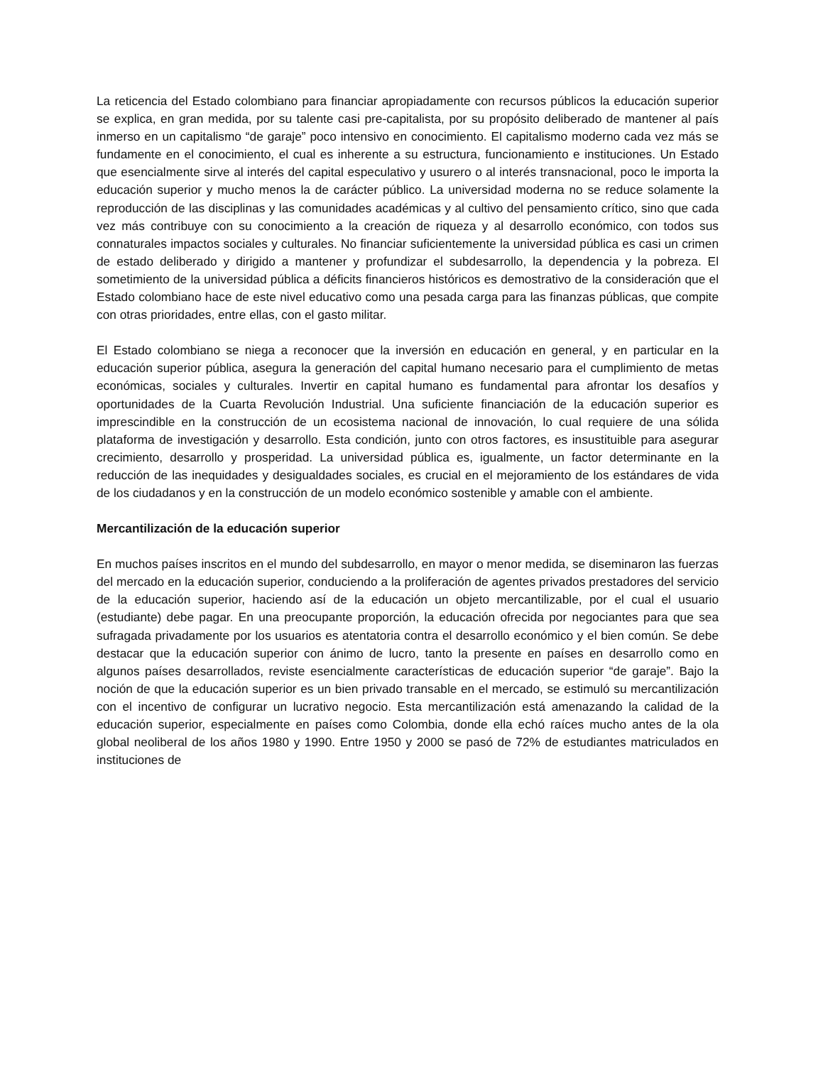La reticencia del Estado colombiano para financiar apropiadamente con recursos públicos la educación superior se explica, en gran medida, por su talente casi pre-capitalista, por su propósito deliberado de mantener al país inmerso en un capitalismo “de garaje” poco intensivo en conocimiento. El capitalismo moderno cada vez más se fundamente en el conocimiento, el cual es inherente a su estructura, funcionamiento e instituciones. Un Estado que esencialmente sirve al interés del capital especulativo y usurero o al interés transnacional, poco le importa la educación superior y mucho menos la de carácter público. La universidad moderna no se reduce solamente la reproducción de las disciplinas y las comunidades académicas y al cultivo del pensamiento crítico, sino que cada vez más contribuye con su conocimiento a la creación de riqueza y al desarrollo económico, con todos sus connaturales impactos sociales y culturales. No financiar suficientemente la universidad pública es casi un crimen de estado deliberado y dirigido a mantener y profundizar el subdesarrollo, la dependencia y la pobreza. El sometimiento de la universidad pública a déficits financieros históricos es demostrativo de la consideración que el Estado colombiano hace de este nivel educativo como una pesada carga para las finanzas públicas, que compite con otras prioridades, entre ellas, con el gasto militar.
El Estado colombiano se niega a reconocer que la inversión en educación en general, y en particular en la educación superior pública, asegura la generación del capital humano necesario para el cumplimiento de metas económicas, sociales y culturales. Invertir en capital humano es fundamental para afrontar los desafíos y oportunidades de la Cuarta Revolución Industrial. Una suficiente financiación de la educación superior es imprescindible en la construcción de un ecosistema nacional de innovación, lo cual requiere de una sólida plataforma de investigación y desarrollo. Esta condición, junto con otros factores, es insustituible para asegurar crecimiento, desarrollo y prosperidad. La universidad pública es, igualmente, un factor determinante en la reducción de las inequidades y desigualdades sociales, es crucial en el mejoramiento de los estándares de vida de los ciudadanos y en la construcción de un modelo económico sostenible y amable con el ambiente.
Mercantilización de la educación superior
En muchos países inscritos en el mundo del subdesarrollo, en mayor o menor medida, se diseminaron las fuerzas del mercado en la educación superior, conduciendo a la proliferación de agentes privados prestadores del servicio de la educación superior, haciendo así de la educación un objeto mercantilizable, por el cual el usuario (estudiante) debe pagar. En una preocupante proporción, la educación ofrecida por negociantes para que sea sufragada privadamente por los usuarios es atentatoria contra el desarrollo económico y el bien común. Se debe destacar que la educación superior con ánimo de lucro, tanto la presente en países en desarrollo como en algunos países desarrollados, reviste esencialmente características de educación superior “de garaje”. Bajo la noción de que la educación superior es un bien privado transable en el mercado, se estimuló su mercantilización con el incentivo de configurar un lucrativo negocio. Esta mercantilización está amenazando la calidad de la educación superior, especialmente en países como Colombia, donde ella echó raíces mucho antes de la ola global neoliberal de los años 1980 y 1990. Entre 1950 y 2000 se pasó de 72% de estudiantes matriculados en instituciones de